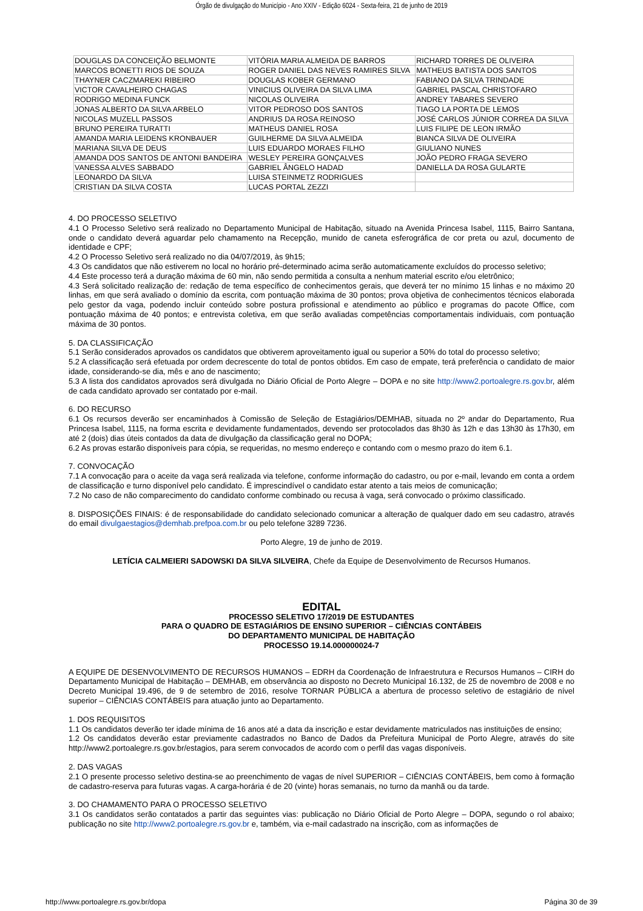Órgão de divulgação do Município - Ano XXIV - Edição 6024 - Sexta-feira, 21 de junho de 2019
| DOUGLAS DA CONCEIÇÃO BELMONTE | VITÓRIA MARIA ALMEIDA DE BARROS | RICHARD TORRES DE OLIVEIRA |
| MARCOS BONETTI RIOS DE SOUZA | ROGER DANIEL DAS NEVES RAMIRES SILVA | MATHEUS BATISTA DOS SANTOS |
| THAYNER CACZMAREKI RIBEIRO | DOUGLAS KOBER GERMANO | FABIANO DA SILVA TRINDADE |
| VICTOR CAVALHEIRO CHAGAS | VINICIUS OLIVEIRA DA SILVA LIMA | GABRIEL PASCAL CHRISTOFARO |
| RODRIGO MEDINA FUNCK | NICOLAS OLIVEIRA | ANDREY TABARES SEVERO |
| JONAS ALBERTO DA SILVA ARBELO | VITOR PEDROSO DOS SANTOS | TIAGO LA PORTA DE LEMOS |
| NICOLAS MUZELL PASSOS | ANDRIUS DA ROSA REINOSO | JOSÉ CARLOS JÚNIOR CORREA DA SILVA |
| BRUNO PEREIRA TURATTI | MATHEUS DANIEL ROSA | LUIS FILIPE DE LEON IRMÃO |
| AMANDA MARIA LEIDENS KRONBAUER | GUILHERME DA SILVA ALMEIDA | BIANCA SILVA DE OLIVEIRA |
| MARIANA SILVA DE DEUS | LUIS EDUARDO MORAES FILHO | GIULIANO NUNES |
| AMANDA DOS SANTOS DE ANTONI BANDEIRA | WESLEY PEREIRA GONÇALVES | JOÃO PEDRO FRAGA SEVERO |
| VANESSA ALVES SABBADO | GABRIEL ÂNGELO HADAD | DANIELLA DA ROSA GULARTE |
| LEONARDO DA SILVA | LUISA STEINMETZ RODRIGUES | |
| CRISTIAN DA SILVA COSTA | LUCAS PORTAL ZEZZI | |
4. DO PROCESSO SELETIVO
4.1 O Processo Seletivo será realizado no Departamento Municipal de Habitação, situado na Avenida Princesa Isabel, 1115, Bairro Santana, onde o candidato deverá aguardar pelo chamamento na Recepção, munido de caneta esferográfica de cor preta ou azul, documento de identidade e CPF;
4.2 O Processo Seletivo será realizado no dia 04/07/2019, às 9h15;
4.3 Os candidatos que não estiverem no local no horário pré-determinado acima serão automaticamente excluídos do processo seletivo;
4.4 Este processo terá a duração máxima de 60 min, não sendo permitida a consulta a nenhum material escrito e/ou eletrônico;
4.3 Será solicitado realização de: redação de tema específico de conhecimentos gerais, que deverá ter no mínimo 15 linhas e no máximo 20 linhas, em que será avaliado o domínio da escrita, com pontuação máxima de 30 pontos; prova objetiva de conhecimentos técnicos elaborada pelo gestor da vaga, podendo incluir conteúdo sobre postura profissional e atendimento ao público e programas do pacote Office, com pontuação máxima de 40 pontos; e entrevista coletiva, em que serão avaliadas competências comportamentais individuais, com pontuação máxima de 30 pontos.
5. DA CLASSIFICAÇÃO
5.1 Serão considerados aprovados os candidatos que obtiverem aproveitamento igual ou superior a 50% do total do processo seletivo;
5.2 A classificação será efetuada por ordem decrescente do total de pontos obtidos. Em caso de empate, terá preferência o candidato de maior idade, considerando-se dia, mês e ano de nascimento;
5.3 A lista dos candidatos aprovados será divulgada no Diário Oficial de Porto Alegre – DOPA e no site http://www2.portoalegre.rs.gov.br, além de cada candidato aprovado ser contatado por e-mail.
6. DO RECURSO
6.1 Os recursos deverão ser encaminhados à Comissão de Seleção de Estagiários/DEMHAB, situada no 2º andar do Departamento, Rua Princesa Isabel, 1115, na forma escrita e devidamente fundamentados, devendo ser protocolados das 8h30 às 12h e das 13h30 às 17h30, em até 2 (dois) dias úteis contados da data de divulgação da classificação geral no DOPA;
6.2 As provas estarão disponíveis para cópia, se requeridas, no mesmo endereço e contando com o mesmo prazo do item 6.1.
7. CONVOCAÇÃO
7.1 A convocação para o aceite da vaga será realizada via telefone, conforme informação do cadastro, ou por e-mail, levando em conta a ordem de classificação e turno disponível pelo candidato. É imprescindível o candidato estar atento a tais meios de comunicação;
7.2 No caso de não comparecimento do candidato conforme combinado ou recusa à vaga, será convocado o próximo classificado.
8. DISPOSIÇÕES FINAIS: é de responsabilidade do candidato selecionado comunicar a alteração de qualquer dado em seu cadastro, através do email divulgaestagios@demhab.prefpoa.com.br ou pelo telefone 3289 7236.
Porto Alegre, 19 de junho de 2019.
LETÍCIA CALMEIERI SADOWSKI DA SILVA SILVEIRA, Chefe da Equipe de Desenvolvimento de Recursos Humanos.
EDITAL
PROCESSO SELETIVO 17/2019 DE ESTUDANTES
PARA O QUADRO DE ESTAGIÁRIOS DE ENSINO SUPERIOR – CIÊNCIAS CONTÁBEIS
DO DEPARTAMENTO MUNICIPAL DE HABITAÇÃO
PROCESSO 19.14.000000024-7
A EQUIPE DE DESENVOLVIMENTO DE RECURSOS HUMANOS – EDRH da Coordenação de Infraestrutura e Recursos Humanos – CIRH do Departamento Municipal de Habitação – DEMHAB, em observância ao disposto no Decreto Municipal 16.132, de 25 de novembro de 2008 e no Decreto Municipal 19.496, de 9 de setembro de 2016, resolve TORNAR PÚBLICA a abertura de processo seletivo de estagiário de nível superior – CIÊNCIAS CONTÁBEIS para atuação junto ao Departamento.
1. DOS REQUISITOS
1.1 Os candidatos deverão ter idade mínima de 16 anos até a data da inscrição e estar devidamente matriculados nas instituições de ensino;
1.2 Os candidatos deverão estar previamente cadastrados no Banco de Dados da Prefeitura Municipal de Porto Alegre, através do site http://www2.portoalegre.rs.gov.br/estagios, para serem convocados de acordo com o perfil das vagas disponíveis.
2. DAS VAGAS
2.1 O presente processo seletivo destina-se ao preenchimento de vagas de nível SUPERIOR – CIÊNCIAS CONTÁBEIS, bem como à formação de cadastro-reserva para futuras vagas. A carga-horária é de 20 (vinte) horas semanais, no turno da manhã ou da tarde.
3. DO CHAMAMENTO PARA O PROCESSO SELETIVO
3.1 Os candidatos serão contatados a partir das seguintes vias: publicação no Diário Oficial de Porto Alegre – DOPA, segundo o rol abaixo; publicação no site http://www2.portoalegre.rs.gov.br e, também, via e-mail cadastrado na inscrição, com as informações de
http://www.portoalegre.rs.gov.br/dopa Página 30 de 39